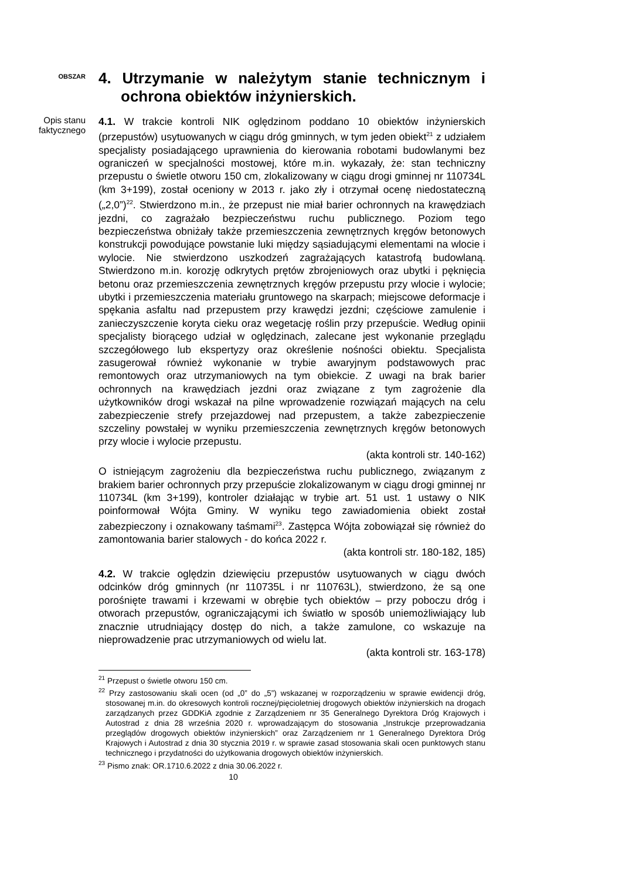OBSZAR
4. Utrzymanie w należytym stanie technicznym i ochrona obiektów inżynierskich.
Opis stanu faktycznego
4.1. W trakcie kontroli NIK oględzinom poddano 10 obiektów inżynierskich (przepustów) usytuowanych w ciągu dróg gminnych, w tym jeden obiekt<sup>21</sup> z udziałem specjalisty posiadającego uprawnienia do kierowania robotami budowlanymi bez ograniczeń w specjalności mostowej, które m.in. wykazały, że: stan techniczny przepustu o świetle otworu 150 cm, zlokalizowany w ciągu drogi gminnej nr 110734L (km 3+199), został oceniony w 2013 r. jako zły i otrzymał ocenę niedostateczną („2,0”)<sup>22</sup>. Stwierdzono m.in., że przepust nie miał barier ochronnych na krawędziach jezdni, co zagrażało bezpieczeństwu ruchu publicznego. Poziom tego bezpieczeństwa obniżały także przemieszczenia zewnętrznych kręgów betonowych konstrukcji powodujące powstanie luki między sąsiadującymi elementami na wlocie i wylocie. Nie stwierdzono uszkodzeń zagrażających katastrofą budowlaną. Stwierdzono m.in. korozję odkrytych prętów zbrojeniowych oraz ubytki i pęknięcia betonu oraz przemieszczenia zewnętrznych kręgów przepustu przy wlocie i wylocie; ubytki i przemieszczenia materiału gruntowego na skarpach; miejscowe deformacje i spękania asfaltu nad przepustem przy krawędzi jezdni; częściowe zamulenie i zanieczyszczenie koryta cieku oraz wegetację roślin przy przepuście. Według opinii specjalisty biorącego udział w oględzinach, zalecane jest wykonanie przeglądu szczegółowego lub ekspertyzy oraz określenie nośności obiektu. Specjalista zasugerował również wykonanie w trybie awaryjnym podstawowych prac remontowych oraz utrzymaniowych na tym obiekcie. Z uwagi na brak barier ochronnych na krawędziach jezdni oraz związane z tym zagrożenie dla użytkowników drogi wskazał na pilne wprowadzenie rozwiązań mających na celu zabezpieczenie strefy przejazdowej nad przepustem, a także zabezpieczenie szczeliny powstałej w wyniku przemieszczenia zewnętrznych kręgów betonowych przy wlocie i wylocie przepustu.
(akta kontroli str. 140-162)
O istniejącym zagrożeniu dla bezpieczeństwa ruchu publicznego, związanym z brakiem barier ochronnych przy przepuście zlokalizowanym w ciągu drogi gminnej nr 110734L (km 3+199), kontroler działając w trybie art. 51 ust. 1 ustawy o NIK poinformował Wójta Gminy. W wyniku tego zawiadomienia obiekt został zabezpieczony i oznakowany taśmami<sup>23</sup>. Zastępca Wójta zobowiązał się również do zamontowania barier stalowych - do końca 2022 r.
(akta kontroli str. 180-182, 185)
4.2. W trakcie oględzin dziewięciu przepustów usytuowanych w ciągu dwóch odcinków dróg gminnych (nr 110735L i nr 110763L), stwierdzono, że są one porośnięte trawami i krzewami w obrębie tych obiektów – przy poboczu dróg i otworach przepustów, ograniczającymi ich światło w sposób uniemożliwiający lub znacznie utrudniający dostęp do nich, a także zamulone, co wskazuje na nieprowadzenie prac utrzymaniowych od wielu lat.
(akta kontroli str. 163-178)
<sup>21</sup> Przepust o świetle otworu 150 cm.
<sup>22</sup> Przy zastosowaniu skali ocen (od „0” do „5”) wskazanej w rozporządzeniu w sprawie ewidencji dróg, stosowanej m.in. do okresowych kontroli rocznej/pięcioletniej drogowych obiektów inżynierskich na drogach zarządzanych przez GDDKiA zgodnie z Zarządzeniem nr 35 Generalnego Dyrektora Dróg Krajowych i Autostrad z dnia 28 września 2020 r. wprowadzającym do stosowania „Instrukcje przeprowadzania przeglądów drogowych obiektów inżynierskich” oraz Zarządzeniem nr 1 Generalnego Dyrektora Dróg Krajowych i Autostrad z dnia 30 stycznia 2019 r. w sprawie zasad stosowania skali ocen punktowych stanu technicznego i przydatności do użytkowania drogowych obiektów inżynierskich.
<sup>23</sup> Pismo znak: OR.1710.6.2022 z dnia 30.06.2022 r.
10